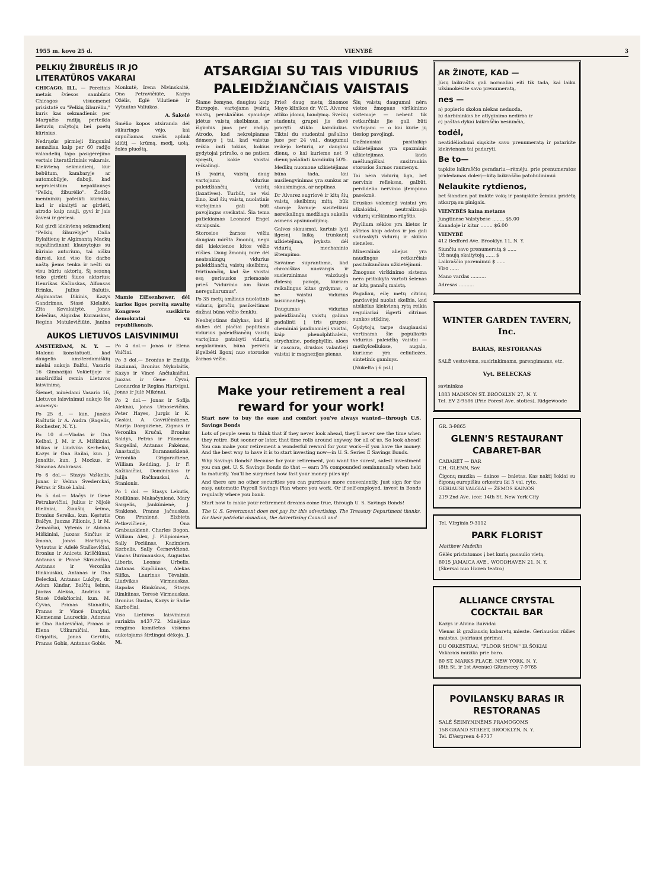1955 m. kovo 25 d. VIENYBĖ 3
PELKIŲ ŽIBURĖLIS IR JO LITERATŪROS VAKARAI
CHICAGO, ILL. — Pereitais metais šviesos sambūris Chicagos visuomenei prisistatė su "Pelkių žiburėliu," kuris kas sekmadienis per Margučio radiją perteikia lietuvių rašytojų bei poetų kūrinius.
Nedrąsūs pirmieji žingsniai nemažiau kaip per 60 radijo valandėlių tapo pasigėrėjimo vertais literatūriniais vakarais. Kiekvieną sekmadienį, kur bebūtum, kambaryje ar automobilyje, daboji, kad nepraleistum nepaklausęs "Pelkių žiburėlio". Žodžio menininkų pateikti kūriniai, kad ir skaityti ar girdėti, atrodo kaip nauji, gyvi ir jais žavėsi ir gėriesi.
Kai girdi kiekvieną sekmadienį "Pelkių žiburėlyje" Dalia Bylaitienę ir Algimantą Mackų supažindinant klausytojus su kūrinio autorium, tai aišku darosi, kad viso šio darbo naštą jiems tenka ir nešti su visu būriu aktorių. Šį sezoną teko girdėti šiuos aktorius: Henrikas Kačinskas, Alfonsas Brinka, Julius Balutis, Algimantas Dikinis, Kazys Gandrimas, Stasė Kielaitė, Zita Kevalaitytė, Jonas Kelečius, Algirdas Kurauskas, Regina Matulevičiūtė, Janina Monkutė, Irena Nivinskaitė, Ona Petravičiūtė, Kazys Ožėlis, Eglė Vilutienė ir Vytautas Valiukas.
A. Šakelė
Smėlio kopos atsiranda dėl sūkuringo vėjo, kai supučiamas smėlis aplink kliūtį — krūmą, medį, uolą, žolės pluoštą.
Mamie EiEsenhower, dėl kurios ligos pereitą savaitę Kongrese susikirto demokratai su republikonais.
AUKOS LIETUVOS LAISVINIMUI
AMSTERDAM, N. Y. — Malonu konstatuoti, kad daugelis amsterdamiškių mielai aukoja Balfui, Vasario 16 Gimnazijai Vokietijoje ir nuoširdžiai remia Lietuvos laisvinimą.
Šiemet, minėdami Vasario 16, Lietuvos laisvinimui aukojo šie asmenys:
Po 25 d. — kun. Juozas Raštutis ir A. Audra (Ragelis, Rochester, N. Y.).
Po 10 d.—Vladas ir Ona Keibai, J. M. ir A. Miškiniai, Mikas ir Liudvika Kerbeliai, Kazys ir Ona Railai, kun. J. Jonaitis, kun. J. Mockus, ir Simanas Ambrasas.
Po 6 dol.— Stasys Vaškelis, Jonas ir Velma Svederckai, Petras ir Stasė Lalai.
Po 5 dol.— Mačys ir Genė Petrukevičiai, Julius ir Nijolė Bieliniai, Žiaušių šeima, Bronius Sereika, kun. Kęstutis Balčys, Juozas Pilionis, J. ir M. Žemaičiai, Vytenis ir Aldona Miškiniai, Juozas Sinčius ir žmona, Jonas Hartvigas, Vytautas ir Adelė Staškevičiai, Bronius ir Aniceta Kriščiūnai, Antanas ir Pranė Skruzdžiai, Antanas ir Veronika Binkauskai, Antanas ir Ona Beleckai, Antanas Lukšys, dr. Adam Kindar, Balčių šeima, Juozas Aleksa, Andrius ir Stasė Džekčioriai, kun. M. Čyvas, Pranas Stanaitis, Pranas ir Vincė Danylai, Klemensas Laureckis, Adomas ir Ona Radzevičiai, Pranas ir Elena Užkuraičiai, kun. Grigaitis, Jonas Gerutis, Pranas Gobis, Antanas Gobis.
Po 4 dol.— Jonas ir Elena Vaičiai.
Po 3 dol.— Bronius ir Emilija Raziunai, Bronius Mykolaitis, Kazys ir Vincė Ančiukaičiai, Juozas ir Gene Čyvai, Leonardas ir Regina Hartvigai, Jonas ir Julė Mikėnai.
Po 2 dol.— Jonas ir Sofija Aleknai, Jonas Urbosevičius, Peter Hayes, Jurgis ir K. Gaskai, A. Gavrilčinkienė, Marija Darguzienė, Zigmas ir Veronika Kručai, Bronius Saldys, Petras ir Filomena Sargeliai, Antanas Pakėnas, Anastazija Baranauskienė, Veronika Grigoraitienė, William Redding, J. ir F. Kažikaičiai, Domininkas ir Julija Račkauskai, A. Stanionis.
Po 1 dol. — Stasys Lekutis, Meiliūnas, Makačynienė, Mary Sargelis, Jankūnienė, J. Stakienė, Pranas Jačauskas, Ona Pranienė, Elzbieta Petkevičienė, Ona Grabauskienė, Charles Bogon, William Alex, J. Pilipionienė, Sally Pociūnas, Kazimiera Kerbelis, Sally Černevičienė, Vincas Burimauskas, Augustas Liberis, Leonas Urbelis, Antanas Kupčiūnas, Alekas Slifka, Laurinas Tėvainis, Liudvikas Virmauskas, Rapolas Rimkūnas, Stasys Rimkūnas, Teresė Virmauskas, Bronius Gustas, Kazys ir Sadie Karbočiai.
Viso Lietuvos laisvinimui surinkta $437.72. Minėjimo rengimo komitetas visiems aukotojams širdingai dėkoja. J. M.
ATSARGIAI SU TAIS VIDURIUS PALEIDŽIANČIAIS VAISTAIS
Šiame žemyne, daugiau kaip Europoje, vartojama įvairių vaistų, perskaičius spaudoje įdėtus vaistų skelbimus, ar išgirdus juos per radiją. Atrodo, kad nekreipiamas dėmesys į tai, kad vaistus reikia imti tokius, kokius gydytojai prirašo, o ne patiem spręsti, kokie vaistai reikalingi.
Iš įvairių vaistų daug vartojama vidurius paleidžiančių vaistų (laxatives). Turbūt, ne visi žino, kad šių vaistų nuolatinis vartojimas gali būti pavojingas sveikatai. Šia tema patiekiamas Leonard Engel straipsnis.
Storosios žarnos vėžiu daugiau miršta žmonių, negu dėl kiekvienos kitos vėžio rūšies. Daug žmonių mirė dėl neatsakingų vidurius paleidžiančių vaistų skelbimų, tvirtinančių, kad šie vaistai esą geriausios priemonės prieš "vidurinio am žiaus nereguliarumus".
Po 35 metų amžiaus nuolatinis vidurių įpročių pasikeitimas dažnai būna vėžio ženklu.
Neabejotinas dalykas, kad iš dalies dėl plačiai paplitusio vidurius paleidžiančių vaistų vartojimo pataisyti vidurių negalavimus, būna pervėlu išgelbėti ligonį nuo storosios žarnos vėžio.
Prieš daug metų žinomos Mayo klinikos dr. W.C. Alvarez atliko įdomų bandymą. Sveikų studentų grupei jis davė praryti stiklo karoliukus. Tiktai du studentai pašalino juos per 24 val., daugumui reikėjo keturių ar daugiau dienų, o kai kuriems net 9 dienų pašalinti karoliukų 50%.
Medikų nuomone užkietėjimas būna tada, kai nusilengvinimas yra sunkus ar skausmingas, ar nepilnas.
Dr Alvarez sugriovė ir kitą šių vaistų skelbimų mitą, būk storoje žarnoje susitelkusi nereikalinga medžiaga sukelia asmens apsinuodijimą.
Galvos skausmai, kartais lydi ilgesnį laiką trunkantį užkietėjimą, įvyksta dėl vidurių mechaninio ištempimo.
Savaime suprantama, kad chroniškas nuovargis ir susierzinimas vaizduoja didesnį pavojų, kuriam reikalingas kitas gydymas, o ne vaistai vidurius laisvinantieji.
Daugumas vidurius paleidžiančių vaistų galima padalinti į tris grupes: cheminiai jaudinamieji vaistai, kaip phenolphthalein, strychnine, podophyllin, aloes ir cascara, druskos valantieji vaistai ir magnezijos pienas.
Šių vaistų daugumai nėra vietos žmogaus virškinimo sistemoje — nebent tik retkarčiais jie gali būti vartojami — o kai kurie jų tiesiog pavojingi.
Dažniausiai pasitaikąs užkietėjimas yra spazminis užkietėjimas, kada mėšlungiškai susitraukia storosios žarnos raumenys.
Tai nėra vidurių liga, bet nervinis refleksas, galbūt, perdidelio nervinio įtempimo pasekmė.
Druskos valomieji vaistai yra alkaloidai, neutralizuoja vidurių virškinimo rūgštis.
Psyllium sėklos yra kietos ir aštrios kaip adatos ir jos gali sudraskyti vidurių ir skilvio sieneles.
Mineralinis aliejus yra naudingas retkarčiais pasitaikančiam užkietėjimui.
Žmogaus virškinimo sistema nėra pritaikyta vartoti šėlenas ar kitą panašų maistą.
Pagaliau, eilę metų citrinų pardavėjai nuolat skelbia, kad atsikėlus kiekvieną rytą reikia reguliariai išgerti citrinos sunkos stiklinę.
Gydytojų tarpe daugiausiai vertinama šie populiarūs vidurius paleidžią vaistai — methylcellulose, augalo, kuriame yra celiuliozės, sintetinis gaminys.
(Nukelta į 6 psl.)
Make your retirement a real reward for your work!
Start now to buy the ease and comfort you've always wanted—through U.S. Savings Bonds
Lots of people seem to think that if they never look ahead, they'll never see the time when they retire. But sooner or later, that time rolls around anyway, for all of us. So look ahead! You can make your retirement a wonderful reward for your work—if you have the money. And the best way to have it is to start investing now—in U. S. Series E Savings Bonds.
Why Savings Bonds? Because for your retirement, you want the surest, safest investment you can get. U. S. Savings Bonds do that — earn 3% compounded semiannually when held to maturity. You'll be surprised how fast your money piles up!
And there are no other securities you can purchase more conveniently. Just sign for the easy, automatic Payroll Savings Plan where you work. Or if self-employed, invest in Bonds regularly where you bank.
Start now to make your retirement dreams come true, through U. S. Savings Bonds!
The U. S. Government does not pay for this advertising. The Treasury Department thanks, for their patriotic donation, the Advertising Council and
AR ŽINOTE, KAD —
Jūsų laikraštis gali normaliai eiti tik tada, kai laiku užsimokėsite savo prenumeratą,
nes —
a) popierio skolon niekas neduoda,
b) darbininkas be atlyginimo nedirba ir
c) paštas dykai laikraščio nesiunčia,
todėl,
neatidėliodami siųskite savo prenumeratą ir patarkite kiekvienam tai padaryti.
Be to—
tapkite laikraščio geradariu—rėmėju, prie prenumeratos pridėdamas dolerį—kitą laikraščio patobulinimui
Nelaukite rytdienos,
bet šiandien pat imkite voką ir pasiųskite žemiau pridėtą atkarpą su pinigais.
VIENYBĖS kaina metams
Jungtinėse Valstybėse ........ $5.00
Kanadoje ir kitur ........ $6.00
VIENYBĖ
412 Bedford Ave. Brooklyn 11, N. Y.
Siunčiu savo prenumeratą $ ......
Už naują skaitytoją ...... $
Laikraščio parėmimui $ ......
Viso ......
Mano vardas ..........
Adresas ..........
WINTER GARDEN TAVERN, Inc.
BARAS, RESTORANAS
SALĖ vestuvėms, susirinkimams, parengimams, etc.
Vyt. BELECKAS
savininkas
1883 MADISON ST. BROOKLYN 27, N. Y.
Tel. EV 2-9586 (Prie Forest Ave. stoties), Ridgewoode
GR. 3-9865
GLENN'S RESTAURANT CABARET-BAR
CABARET — BAR
CH. GLENN, Sav.
Čigonų muzika — dainos — baletas. Kas naktį šokiai su čigonų europišku orkestru iki 3 val. ryto.
GERIAUSI VALGIAI — ŽEMOS KAINOS
219 2nd Ave. (cor. 14th St. New York City
Tel. VIrginia 9-3112
PARK FLORIST
Matthew Mažeika
Gėlės pristatomos į bet kurią pasaulio vietą.
8015 JAMAICA AVE., WOODHAVEN 21, N. Y.
(Skersai nuo Haven teatro)
ALLIANCE CRYSTAL COCKTAIL BAR
Kazys ir Alvina Buividai
Vienas iš gražiausių kabaretų mieste. Geriausios rūšies maistas, įvairiausi gėrimai.
DU ORKESTRAI, "FLOOR SHOW" IR ŠOKIAI
Vakarais muzika prie baro.
80 ST. MARKS PLACE, NEW YORK, N. Y.
(8th St. ir 1st Avenue) GRamercy 7-9765
POVILANSKŲ BARAS IR RESTORANAS
SALĖ ŠEIMYNINĖMS PRAMOGOMS
158 GRAND STREET, BROOKLYN, N. Y.
Tel. EVergreen 4-9737